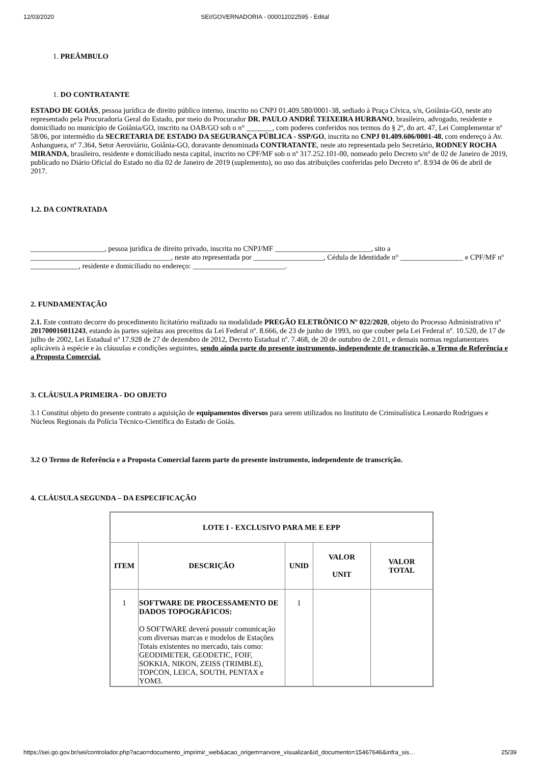12/03/2020 SEI/GOVERNADORIA - 000012022595 - Edital
1. PREÂMBULO
1. DO CONTRATANTE
ESTADO DE GOIÁS, pessoa jurídica de direito público interno, inscrito no CNPJ 01.409.580/0001-38, sediado à Praça Cívica, s/n, Goiânia-GO, neste ato representado pela Procuradoria Geral do Estado, por meio do Procurador DR. PAULO ANDRÉ TEIXEIRA HURBANO, brasileiro, advogado, residente e domiciliado no município de Goiânia/GO, inscrito na OAB/GO sob o n° _______, com poderes conferidos nos termos do § 2º, do art. 47, Lei Complementar nº 58/06, por intermédio da SECRETARIA DE ESTADO DA SEGURANÇA PÚBLICA - SSP/GO, inscrita no CNPJ 01.409.606/0001-48, com endereço à Av. Anhanguera, nº 7.364, Setor Aeroviário, Goiânia-GO, doravante denominada CONTRATANTE, neste ato representada pelo Secretário, RODNEY ROCHA MIRANDA, brasileiro, residente e domiciliado nesta capital, inscrito no CPF/MF sob o nº 317.252.101-00, nomeado pelo Decreto s/nº de 02 de Janeiro de 2019, publicado no Diário Oficial do Estado no dia 02 de Janeiro de 2019 (suplemento), no uso das atribuições conferidas pelo Decreto nº. 8.934 de 06 de abril de 2017.
1.2. DA CONTRATADA
____________________, pessoa jurídica de direito privado, inscrita no CNPJ/MF __________________________, sito a ______________________________________, neste ato representada por ___________________, Cédula de Identidade n° _________________ e CPF/MF nº _____________, residente e domiciliado no endereço: _________________________.
2. FUNDAMENTAÇÃO
2.1. Este contrato decorre do procedimento licitatório realizado na modalidade PREGÃO ELETRÔNICO Nº 022/2020, objeto do Processo Administrativo nº 201700016011243, estando às partes sujeitas aos preceitos da Lei Federal nº. 8.666, de 23 de junho de 1993, no que couber pela Lei Federal nº. 10.520, de 17 de julho de 2002, Lei Estadual nº 17.928 de 27 de dezembro de 2012, Decreto Estadual nº. 7.468, de 20 de outubro de 2.011, e demais normas regulamentares aplicáveis à espécie e às cláusulas e condições seguintes, sendo ainda parte do presente instrumento, independente de transcrição, o Termo de Referência e a Proposta Comercial.
3. CLÁUSULA PRIMEIRA - DO OBJETO
3.1 Constitui objeto do presente contrato a aquisição de equipamentos diversos para serem utilizados no Instituto de Criminalística Leonardo Rodrigues e Núcleos Regionais da Polícia Técnico-Científica do Estado de Goiás.
3.2 O Termo de Referência e a Proposta Comercial fazem parte do presente instrumento, independente de transcrição.
4. CLÁUSULA SEGUNDA – DA ESPECIFICAÇÃO
| LOTE I - EXCLUSIVO PARA ME E EPP | | | | |
| --- | --- | --- | --- | --- |
| ITEM | DESCRIÇÃO | UNID | VALOR UNIT | VALOR TOTAL |
| 1 | SOFTWARE DE PROCESSAMENTO DE DADOS TOPOGRÁFICOS: O SOFTWARE deverá possuir comunicação com diversas marcas e modelos de Estações Totais existentes no mercado, tais como: GEODIMETER, GEODETIC, FOIF, SOKKIA, NIKON, ZEISS (TRIMBLE), TOPCON, LEICA, SOUTH, PENTAX e YOM3. | 1 | | |
https://sei.go.gov.br/sei/controlador.php?acao=documento_imprimir_web&acao_origem=arvore_visualizar&id_documento=15467646&infra_sis… 25/39